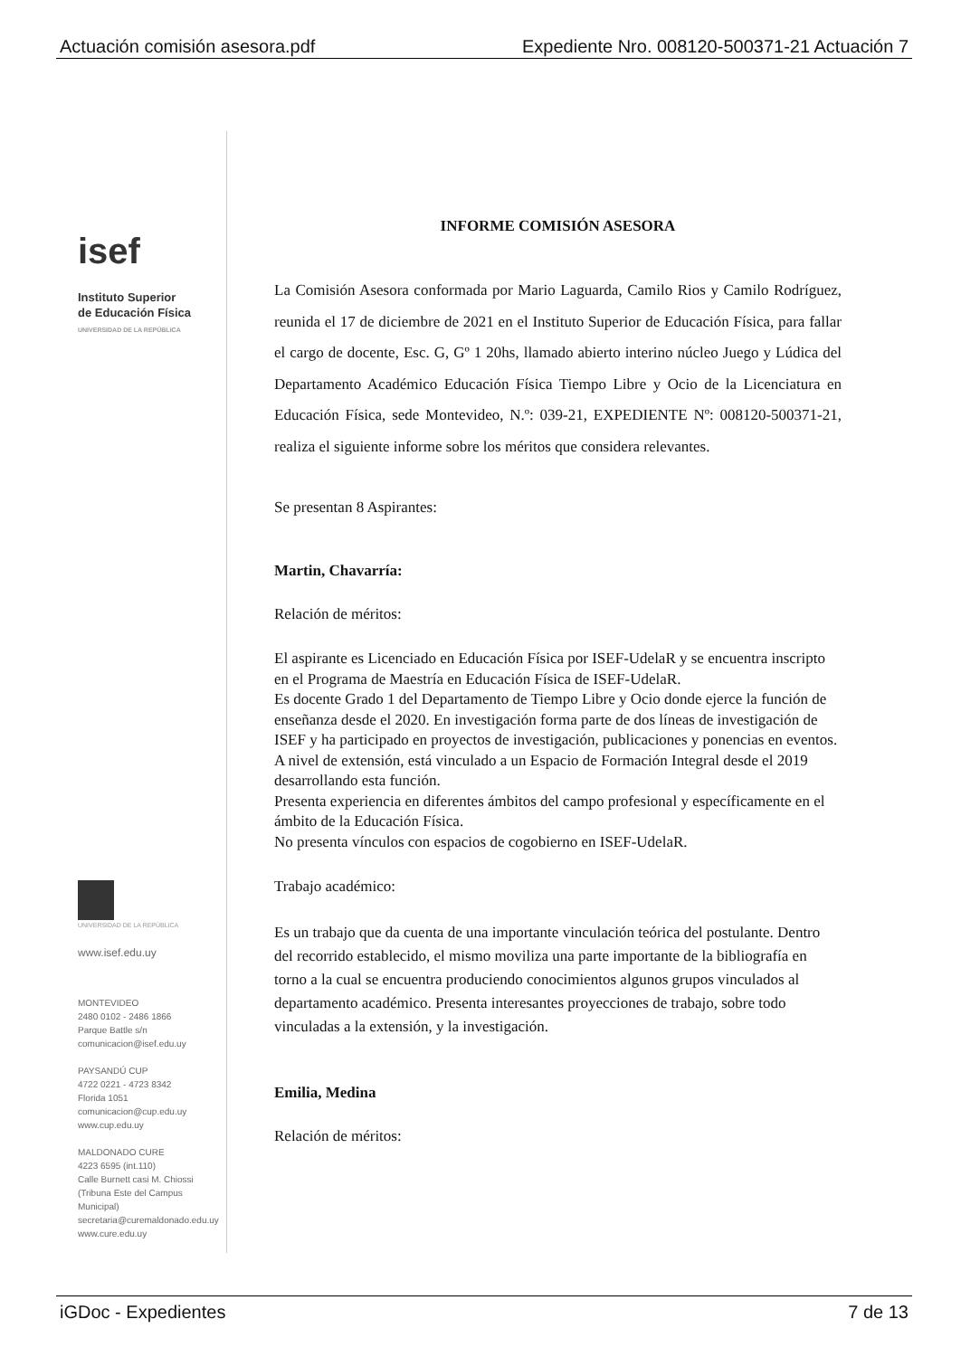Actuación comisión asesora.pdf Expediente Nro. 008120-500371-21 Actuación 7
isef
Instituto Superior
de Educación Física
UNIVERSIDAD DE LA REPÚBLICA
UNIVERSIDAD DE LA REPÚBLICA
www.isef.edu.uy
MONTEVIDEO
2480 0102 - 2486 1866
Parque Battle s/n
comunicacion@isef.edu.uy
PAYSANDÚ CUP
4722 0221 - 4723 8342
Florida 1051
comunicacion@cup.edu.uy
www.cup.edu.uy
MALDONADO CURE
4223 6595 (int.110)
Calle Burnett casi M. Chiossi
(Tribuna Este del Campus Municipal)
secretaria@curemaldonado.edu.uy
www.cure.edu.uy
INFORME COMISIÓN ASESORA
La Comisión Asesora conformada por Mario Laguarda, Camilo Rios y Camilo Rodríguez, reunida el 17 de diciembre de 2021 en el Instituto Superior de Educación Física, para fallar el cargo de docente, Esc. G, Gº 1 20hs, llamado abierto interino núcleo Juego y Lúdica del Departamento Académico Educación Física Tiempo Libre y Ocio de la Licenciatura en Educación Física, sede Montevideo, N.º: 039-21, EXPEDIENTE Nº: 008120-500371-21, realiza el siguiente informe sobre los méritos que considera relevantes.
Se presentan 8 Aspirantes:
Martin, Chavarría:
Relación de méritos:
El aspirante es Licenciado en Educación Física por ISEF-UdelaR y se encuentra inscripto en el Programa de Maestría en Educación Física de ISEF-UdelaR.
Es docente Grado 1 del Departamento de Tiempo Libre y Ocio donde ejerce la función de enseñanza desde el 2020. En investigación forma parte de dos líneas de investigación de ISEF y ha participado en proyectos de investigación, publicaciones y ponencias en eventos. A nivel de extensión, está vinculado a un Espacio de Formación Integral desde el 2019 desarrollando esta función.
Presenta experiencia en diferentes ámbitos del campo profesional y específicamente en el ámbito de la Educación Física.
No presenta vínculos con espacios de cogobierno en ISEF-UdelaR.
Trabajo académico:
Es un trabajo que da cuenta de una importante vinculación teórica del postulante. Dentro del recorrido establecido, el mismo moviliza una parte importante de la bibliografía en torno a la cual se encuentra produciendo conocimientos algunos grupos vinculados al departamento académico. Presenta interesantes proyecciones de trabajo, sobre todo vinculadas a la extensión, y la investigación.
Emilia, Medina
Relación de méritos:
iGDoc - Expedientes 7 de 13